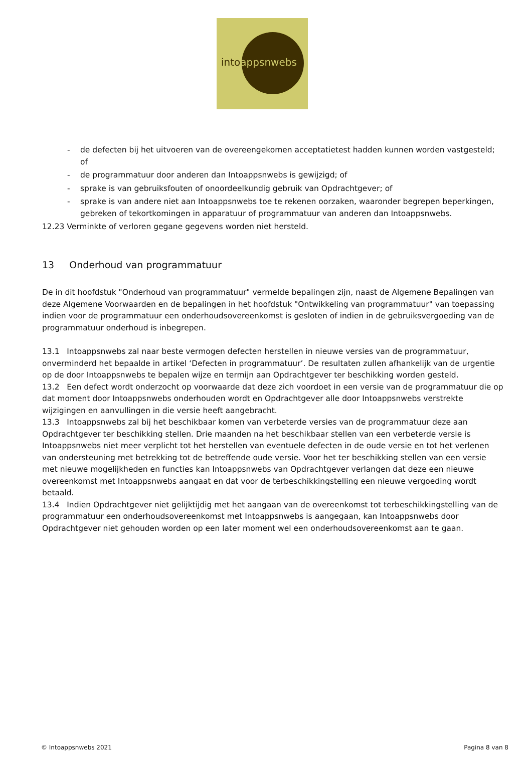intoappsnwebs
- de defecten bij het uitvoeren van de overeengekomen acceptatietest hadden kunnen worden vastgesteld; of
- de programmatuur door anderen dan Intoappsnwebs is gewijzigd; of
- sprake is van gebruiksfouten of onoordeelkundig gebruik van Opdrachtgever; of
- sprake is van andere niet aan Intoappsnwebs toe te rekenen oorzaken, waaronder begrepen beperkingen, gebreken of tekortkomingen in apparatuur of programmatuur van anderen dan Intoappsnwebs.
12.23 Verminkte of verloren gegane gegevens worden niet hersteld.
13 Onderhoud van programmatuur
De in dit hoofdstuk "Onderhoud van programmatuur" vermelde bepalingen zijn, naast de Algemene Bepalingen van deze Algemene Voorwaarden en de bepalingen in het hoofdstuk "Ontwikkeling van programmatuur" van toepassing indien voor de programmatuur een onderhoudsovereenkomst is gesloten of indien in de gebruiksvergoeding van de programmatuur onderhoud is inbegrepen.
13.1 Intoappsnwebs zal naar beste vermogen defecten herstellen in nieuwe versies van de programmatuur, onverminderd het bepaalde in artikel ‘Defecten in programmatuur’. De resultaten zullen afhankelijk van de urgentie op de door Intoappsnwebs te bepalen wijze en termijn aan Opdrachtgever ter beschikking worden gesteld.
13.2 Een defect wordt onderzocht op voorwaarde dat deze zich voordoet in een versie van de programmatuur die op dat moment door Intoappsnwebs onderhouden wordt en Opdrachtgever alle door Intoappsnwebs verstrekte wijzigingen en aanvullingen in die versie heeft aangebracht.
13.3 Intoappsnwebs zal bij het beschikbaar komen van verbeterde versies van de programmatuur deze aan Opdrachtgever ter beschikking stellen. Drie maanden na het beschikbaar stellen van een verbeterde versie is Intoappsnwebs niet meer verplicht tot het herstellen van eventuele defecten in de oude versie en tot het verlenen van ondersteuning met betrekking tot de betreffende oude versie. Voor het ter beschikking stellen van een versie met nieuwe mogelijkheden en functies kan Intoappsnwebs van Opdrachtgever verlangen dat deze een nieuwe overeenkomst met Intoappsnwebs aangaat en dat voor de terbeschikkingstelling een nieuwe vergoeding wordt betaald.
13.4 Indien Opdrachtgever niet gelijktijdig met het aangaan van de overeenkomst tot terbeschikkingstelling van de programmatuur een onderhoudsovereenkomst met Intoappsnwebs is aangegaan, kan Intoappsnwebs door Opdrachtgever niet gehouden worden op een later moment wel een onderhoudsovereenkomst aan te gaan.
© Intoappsnwebs 2021 Pagina 8 van 8